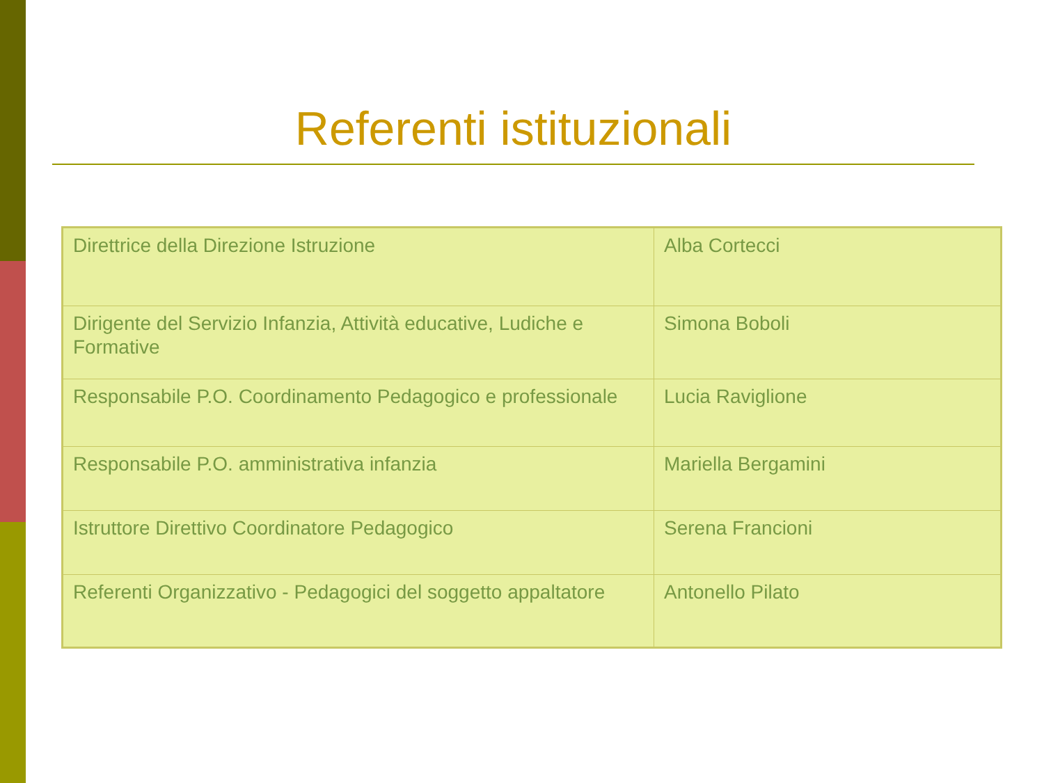Referenti istituzionali
| Direttrice della Direzione Istruzione | Alba Cortecci |
| Dirigente del Servizio Infanzia, Attività educative, Ludiche e Formative | Simona Boboli |
| Responsabile P.O. Coordinamento Pedagogico e professionale | Lucia Raviglione |
| Responsabile P.O. amministrativa infanzia | Mariella Bergamini |
| Istruttore Direttivo Coordinatore Pedagogico | Serena Francioni |
| Referenti Organizzativo - Pedagogici del soggetto appaltatore | Antonello Pilato |